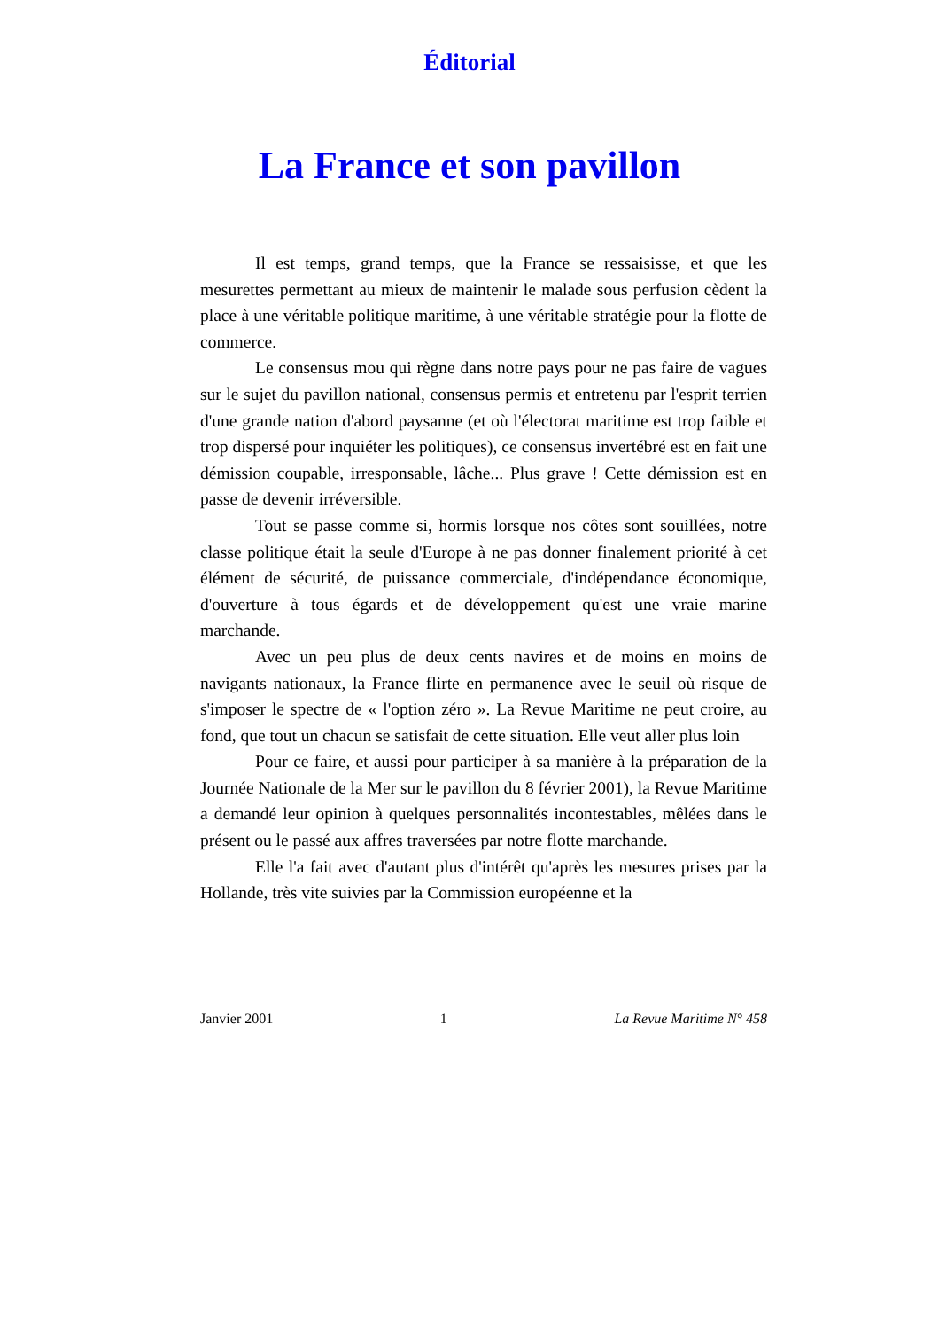Éditorial
La France et son pavillon
Il est temps, grand temps, que la France se ressaisisse, et que les mesurettes permettant au mieux de maintenir le malade sous perfusion cèdent la place à une véritable politique maritime, à une véritable stratégie pour la flotte de commerce.
Le consensus mou qui règne dans notre pays pour ne pas faire de vagues sur le sujet du pavillon national, consensus permis et entretenu par l'esprit terrien d'une grande nation d'abord paysanne (et où l'électorat maritime est trop faible et trop dispersé pour inquiéter les politiques), ce consensus invertébré est en fait une démission coupable, irresponsable, lâche... Plus grave ! Cette démission est en passe de devenir irréversible.
Tout se passe comme si, hormis lorsque nos côtes sont souillées, notre classe politique était la seule d'Europe à ne pas donner finalement priorité à cet élément de sécurité, de puissance commerciale, d'indépendance économique, d'ouverture à tous égards et de développement qu'est une vraie marine marchande.
Avec un peu plus de deux cents navires et de moins en moins de navigants nationaux, la France flirte en permanence avec le seuil où risque de s'imposer le spectre de « l'option zéro ». La Revue Maritime ne peut croire, au fond, que tout un chacun se satisfait de cette situation. Elle veut aller plus loin
Pour ce faire, et aussi pour participer à sa manière à la préparation de la Journée Nationale de la Mer sur le pavillon du 8 février 2001), la Revue Maritime a demandé leur opinion à quelques personnalités incontestables, mêlées dans le présent ou le passé aux affres traversées par notre flotte marchande.
Elle l'a fait avec d'autant plus d'intérêt qu'après les mesures prises par la Hollande, très vite suivies par la Commission européenne et la
Janvier 2001 1 La Revue Maritime N° 458